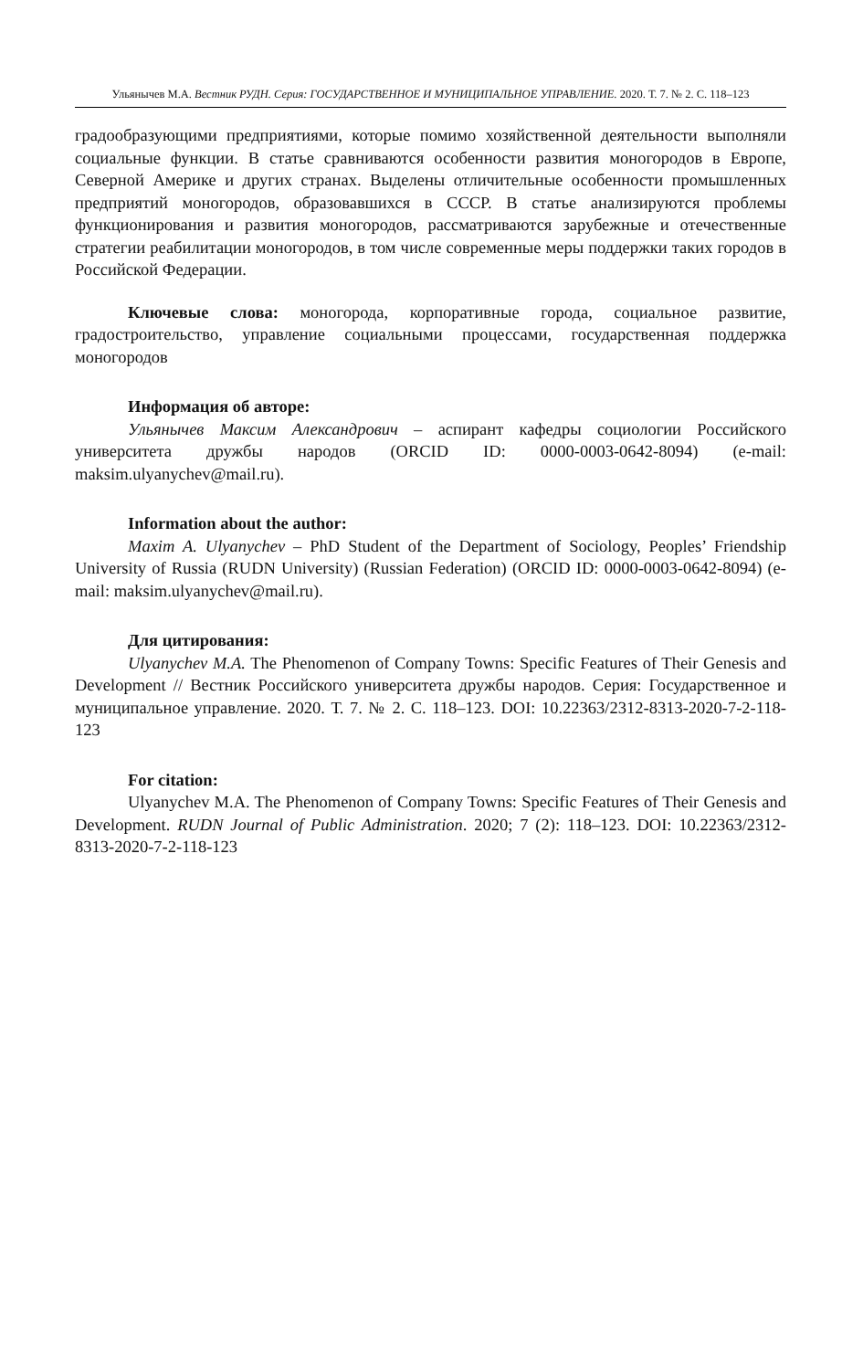Ульянычев М.А. Вестник РУДН. Серия: ГОСУДАРСТВЕННОЕ И МУНИЦИПАЛЬНОЕ УПРАВЛЕНИЕ. 2020. Т. 7. № 2. С. 118–123
градообразующими предприятиями, которые помимо хозяйственной деятельности выполняли социальные функции. В статье сравниваются особенности развития моногородов в Европе, Северной Америке и других странах. Выделены отличительные особенности промышленных предприятий моногородов, образовавшихся в СССР. В статье анализируются проблемы функционирования и развития моногородов, рассматриваются зарубежные и отечественные стратегии реабилитации моногородов, в том числе современные меры поддержки таких городов в Российской Федерации.
Ключевые слова: моногорода, корпоративные города, социальное развитие, градостроительство, управление социальными процессами, государственная поддержка моногородов
Информация об авторе:
Ульянычев Максим Александрович – аспирант кафедры социологии Российского университета дружбы народов (ORCID ID: 0000-0003-0642-8094) (e-mail: maksim.ulyanychev@mail.ru).
Information about the author:
Maxim A. Ulyanychev – PhD Student of the Department of Sociology, Peoples’ Friendship University of Russia (RUDN University) (Russian Federation) (ORCID ID: 0000-0003-0642-8094) (e-mail: maksim.ulyanychev@mail.ru).
Для цитирования:
Ulyanychev M.A. The Phenomenon of Company Towns: Specific Features of Their Genesis and Development // Вестник Российского университета дружбы народов. Серия: Государственное и муниципальное управление. 2020. Т. 7. № 2. С. 118–123. DOI: 10.22363/2312-8313-2020-7-2-118-123
For citation:
Ulyanychev M.A. The Phenomenon of Company Towns: Specific Features of Their Genesis and Development. RUDN Journal of Public Administration. 2020; 7 (2): 118–123. DOI: 10.22363/2312-8313-2020-7-2-118-123